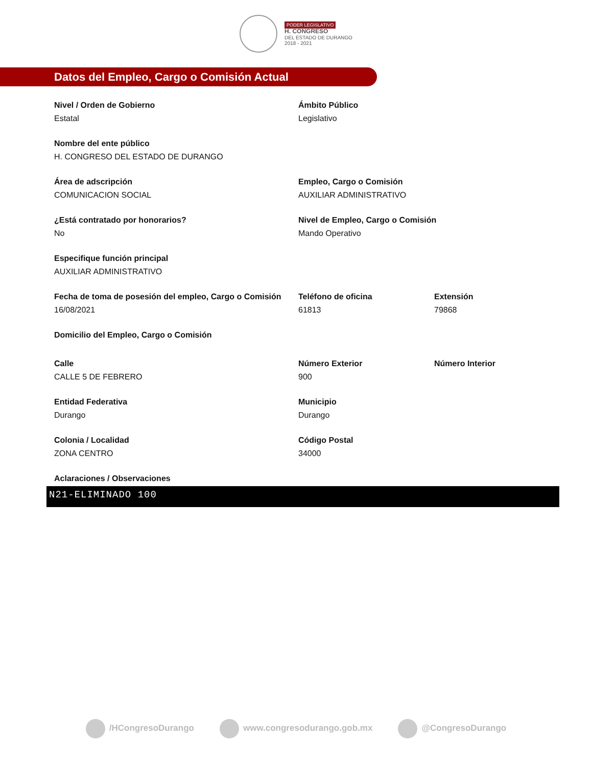PODER LEGISLATIVO
H. CONGRESO
DEL ESTADO DE DURANGO
2018 - 2021
Datos del Empleo, Cargo o Comisión Actual
Nivel / Orden de Gobierno
Estatal
Ámbito Público
Legislativo
Nombre del ente público
H. CONGRESO DEL ESTADO DE DURANGO
Área de adscripción
COMUNICACION SOCIAL
Empleo, Cargo o Comisión
AUXILIAR ADMINISTRATIVO
¿Está contratado por honorarios?
No
Nivel de Empleo, Cargo o Comisión
Mando Operativo
Especifique función principal
AUXILIAR ADMINISTRATIVO
Fecha de toma de posesión del empleo, Cargo o Comisión
16/08/2021
Teléfono de oficina
61813
Extensión
79868
Domicilio del Empleo, Cargo o Comisión
Calle
CALLE 5 DE FEBRERO
Número Exterior
900
Número Interior
Entidad Federativa
Durango
Municipio
Durango
Colonia / Localidad
ZONA CENTRO
Código Postal
34000
Aclaraciones / Observaciones
N21-ELIMINADO 100
/HCongresoDurango www.congresodurango.gob.mx @CongresoDurango